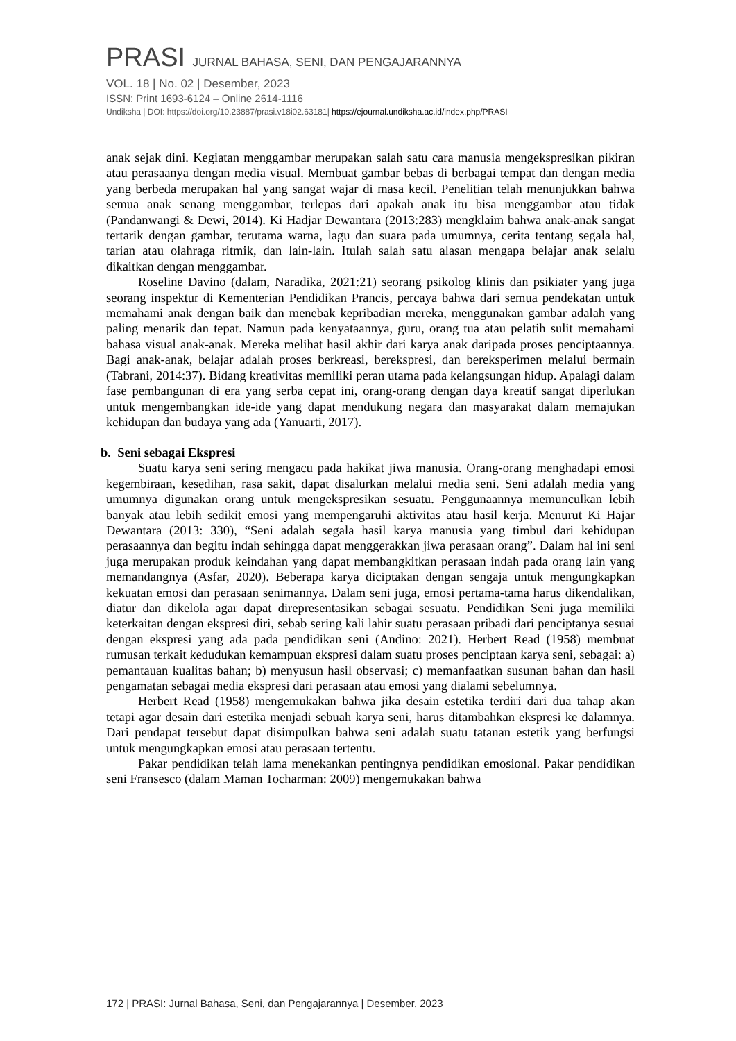PRASI JURNAL BAHASA, SENI, DAN PENGAJARANNYA
VOL. 18 | No. 02 | Desember, 2023
ISSN: Print 1693-6124 – Online 2614-1116
Undiksha | DOI: https://doi.org/10.23887/prasi.v18i02.63181| https://ejournal.undiksha.ac.id/index.php/PRASI
anak sejak dini. Kegiatan menggambar merupakan salah satu cara manusia mengekspresikan pikiran atau perasaanya dengan media visual. Membuat gambar bebas di berbagai tempat dan dengan media yang berbeda merupakan hal yang sangat wajar di masa kecil. Penelitian telah menunjukkan bahwa semua anak senang menggambar, terlepas dari apakah anak itu bisa menggambar atau tidak (Pandanwangi & Dewi, 2014). Ki Hadjar Dewantara (2013:283) mengklaim bahwa anak-anak sangat tertarik dengan gambar, terutama warna, lagu dan suara pada umumnya, cerita tentang segala hal, tarian atau olahraga ritmik, dan lain-lain. Itulah salah satu alasan mengapa belajar anak selalu dikaitkan dengan menggambar.
Roseline Davino (dalam, Naradika, 2021:21) seorang psikolog klinis dan psikiater yang juga seorang inspektur di Kementerian Pendidikan Prancis, percaya bahwa dari semua pendekatan untuk memahami anak dengan baik dan menebak kepribadian mereka, menggunakan gambar adalah yang paling menarik dan tepat. Namun pada kenyataannya, guru, orang tua atau pelatih sulit memahami bahasa visual anak-anak. Mereka melihat hasil akhir dari karya anak daripada proses penciptaannya. Bagi anak-anak, belajar adalah proses berkreasi, berekspresi, dan bereksperimen melalui bermain (Tabrani, 2014:37). Bidang kreativitas memiliki peran utama pada kelangsungan hidup. Apalagi dalam fase pembangunan di era yang serba cepat ini, orang-orang dengan daya kreatif sangat diperlukan untuk mengembangkan ide-ide yang dapat mendukung negara dan masyarakat dalam memajukan kehidupan dan budaya yang ada (Yanuarti, 2017).
b. Seni sebagai Ekspresi
Suatu karya seni sering mengacu pada hakikat jiwa manusia. Orang-orang menghadapi emosi kegembiraan, kesedihan, rasa sakit, dapat disalurkan melalui media seni. Seni adalah media yang umumnya digunakan orang untuk mengekspresikan sesuatu. Penggunaannya memunculkan lebih banyak atau lebih sedikit emosi yang mempengaruhi aktivitas atau hasil kerja. Menurut Ki Hajar Dewantara (2013: 330), “Seni adalah segala hasil karya manusia yang timbul dari kehidupan perasaannya dan begitu indah sehingga dapat menggerakkan jiwa perasaan orang”. Dalam hal ini seni juga merupakan produk keindahan yang dapat membangkitkan perasaan indah pada orang lain yang memandangnya (Asfar, 2020). Beberapa karya diciptakan dengan sengaja untuk mengungkapkan kekuatan emosi dan perasaan senimannya. Dalam seni juga, emosi pertama-tama harus dikendalikan, diatur dan dikelola agar dapat direpresentasikan sebagai sesuatu. Pendidikan Seni juga memiliki keterkaitan dengan ekspresi diri, sebab sering kali lahir suatu perasaan pribadi dari penciptanya sesuai dengan ekspresi yang ada pada pendidikan seni (Andino: 2021). Herbert Read (1958) membuat rumusan terkait kedudukan kemampuan ekspresi dalam suatu proses penciptaan karya seni, sebagai: a) pemantauan kualitas bahan; b) menyusun hasil observasi; c) memanfaatkan susunan bahan dan hasil pengamatan sebagai media ekspresi dari perasaan atau emosi yang dialami sebelumnya.
Herbert Read (1958) mengemukakan bahwa jika desain estetika terdiri dari dua tahap akan tetapi agar desain dari estetika menjadi sebuah karya seni, harus ditambahkan ekspresi ke dalamnya. Dari pendapat tersebut dapat disimpulkan bahwa seni adalah suatu tatanan estetik yang berfungsi untuk mengungkapkan emosi atau perasaan tertentu.
Pakar pendidikan telah lama menekankan pentingnya pendidikan emosional. Pakar pendidikan seni Fransesco (dalam Maman Tocharman: 2009) mengemukakan bahwa
172 | PRASI: Jurnal Bahasa, Seni, dan Pengajarannya | Desember, 2023